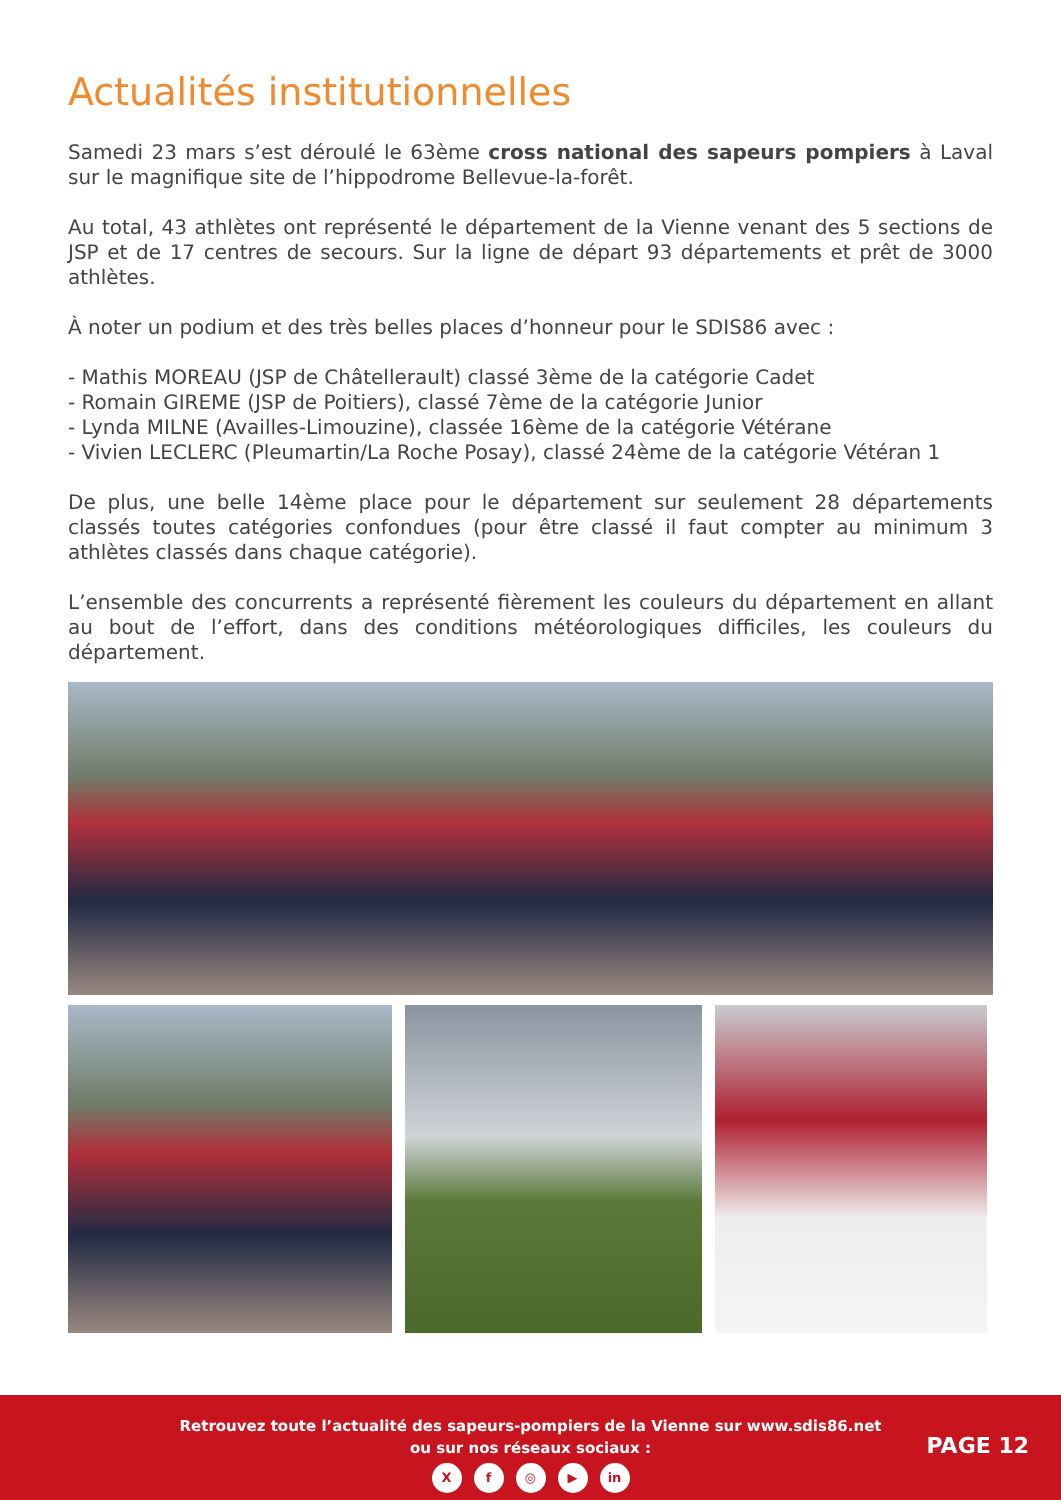Actualités institutionnelles
Samedi 23 mars s’est déroulé le 63ème cross national des sapeurs pompiers à Laval sur le magnifique site de l’hippodrome Bellevue-la-forêt.
Au total, 43 athlètes ont représenté le département de la Vienne venant des 5 sections de JSP et de 17 centres de secours. Sur la ligne de départ 93 départements et prêt de 3000 athlètes.
À noter un podium et des très belles places d’honneur pour le SDIS86 avec :
- Mathis MOREAU (JSP de Châtellerault) classé 3ème de la catégorie Cadet
- Romain GIREME (JSP de Poitiers), classé 7ème de la catégorie Junior
- Lynda MILNE (Availles-Limouzine), classée 16ème de la catégorie Vétérane
- Vivien LECLERC (Pleumartin/La Roche Posay), classé 24ème de la catégorie Vétéran 1
De plus, une belle 14ème place pour le département sur seulement 28 départements classés toutes catégories confondues (pour être classé il faut compter au minimum 3 athlètes classés dans chaque catégorie).
L’ensemble des concurrents a représenté fièrement les couleurs du département en allant au bout de l’effort, dans des conditions météorologiques difficiles, les couleurs du département.
Retrouvez toute l’actualité des sapeurs-pompiers de la Vienne sur www.sdis86.net
ou sur nos réseaux sociaux :
Xf ◎ ▶ in
PAGE 12